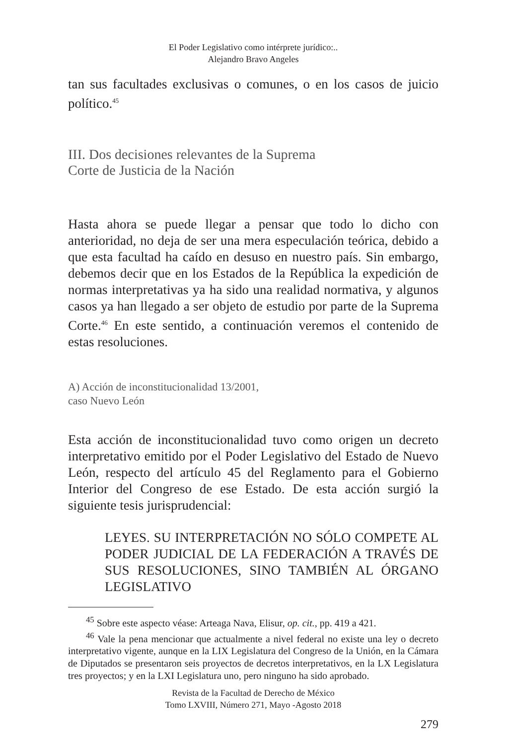El Poder Legislativo como intérprete jurídico:..
Alejandro Bravo Angeles
tan sus facultades exclusivas o comunes, o en los casos de juicio político.<sup>45</sup>
III. Dos decisiones relevantes de la Suprema
Corte de Justicia de la Nación
Hasta ahora se puede llegar a pensar que todo lo dicho con anterioridad, no deja de ser una mera especulación teórica, debido a que esta facultad ha caído en desuso en nuestro país. Sin embargo, debemos decir que en los Estados de la República la expedición de normas interpretativas ya ha sido una realidad normativa, y algunos casos ya han llegado a ser objeto de estudio por parte de la Suprema Corte.<sup>46</sup> En este sentido, a continuación veremos el contenido de estas resoluciones.
A) Acción de inconstitucionalidad 13/2001,
caso Nuevo León
Esta acción de inconstitucionalidad tuvo como origen un decreto interpretativo emitido por el Poder Legislativo del Estado de Nuevo León, respecto del artículo 45 del Reglamento para el Gobierno Interior del Congreso de ese Estado. De esta acción surgió la siguiente tesis jurisprudencial:
LEYES. SU INTERPRETACIÓN NO SÓLO COMPETE AL PODER JUDICIAL DE LA FEDERACIÓN A TRAVÉS DE SUS RESOLUCIONES, SINO TAMBIÉN AL ÓRGANO LEGISLATIVO
<sup>45</sup> Sobre este aspecto véase: Arteaga Nava, Elisur, op. cit., pp. 419 a 421.
<sup>46</sup> Vale la pena mencionar que actualmente a nivel federal no existe una ley o decreto interpretativo vigente, aunque en la LIX Legislatura del Congreso de la Unión, en la Cámara de Diputados se presentaron seis proyectos de decretos interpretativos, en la LX Legislatura tres proyectos; y en la LXI Legislatura uno, pero ninguno ha sido aprobado.
Revista de la Facultad de Derecho de México
Tomo LXVIII, Número 271, Mayo -Agosto 2018
279